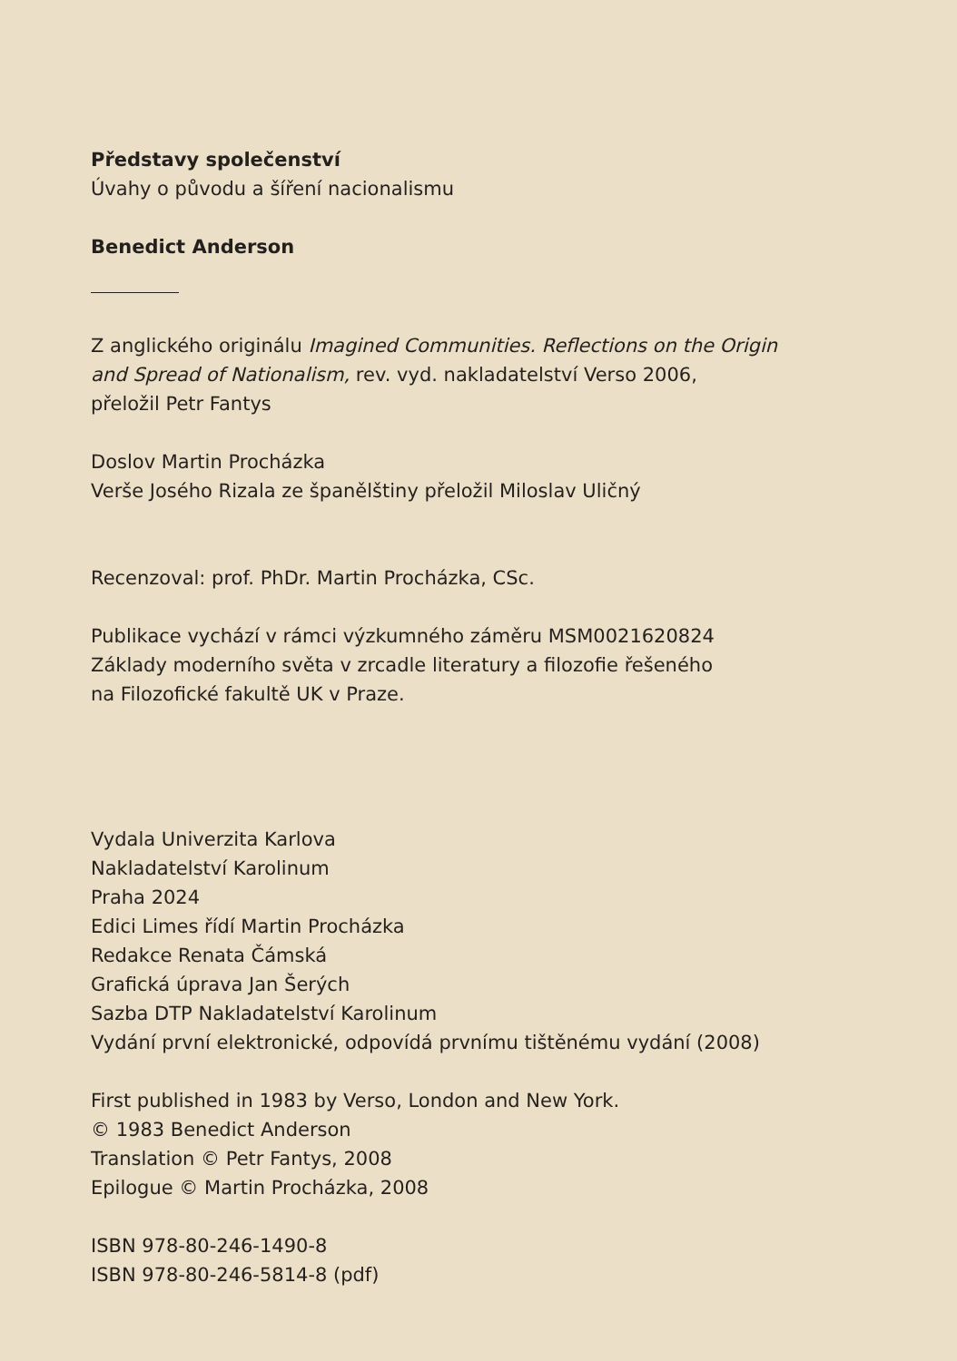Představy společenství
Úvahy o původu a šíření nacionalismu
Benedict Anderson
Z anglického originálu Imagined Communities. Reflections on the Origin
and Spread of Nationalism, rev. vyd. nakladatelství Verso 2006,
přeložil Petr Fantys
Doslov Martin Procházka
Verše Josého Rizala ze španělštiny přeložil Miloslav Uličný
Recenzoval: prof. PhDr. Martin Procházka, CSc.
Publikace vychází v rámci výzkumného záměru MSM0021620824
Základy moderního světa v zrcadle literatury a filozofie řešeného
na Filozofické fakultě UK v Praze.
Vydala Univerzita Karlova
Nakladatelství Karolinum
Praha 2024
Edici Limes řídí Martin Procházka
Redakce Renata Čámská
Grafická úprava Jan Šerých
Sazba DTP Nakladatelství Karolinum
Vydání první elektronické, odpovídá prvnímu tištěnému vydání (2008)
First published in 1983 by Verso, London and New York.
© 1983 Benedict Anderson
Translation © Petr Fantys, 2008
Epilogue © Martin Procházka, 2008
ISBN 978-80-246-1490-8
ISBN 978-80-246-5814-8 (pdf)